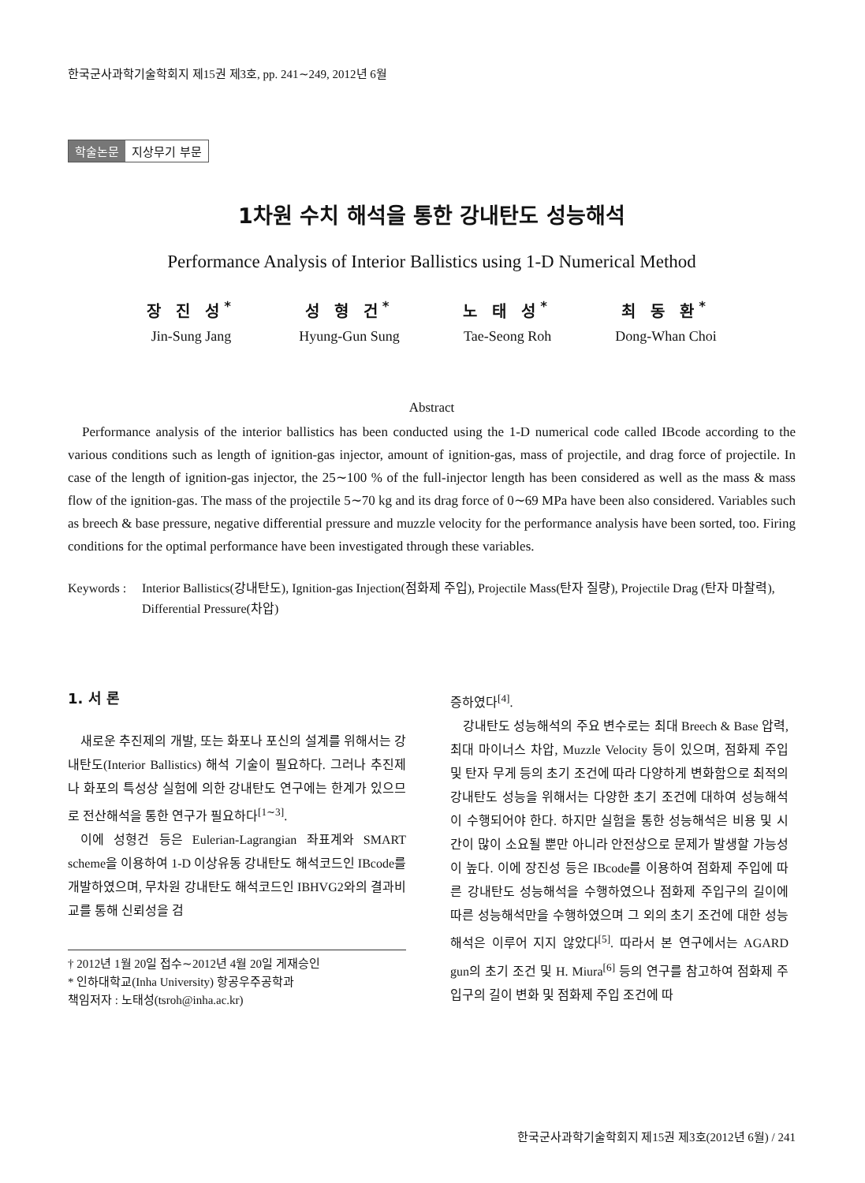한국군사과학기술학회지 제15권 제3호, pp. 241∼249, 2012년 6월
학술논문 지상무기 부문
1차원 수치 해석을 통한 강내탄도 성능해석
Performance Analysis of Interior Ballistics using 1-D Numerical Method
장 진 성<sup>*</sup>
Jin-Sung Jang
성 형 건<sup>*</sup>
Hyung-Gun Sung
노 태 성<sup>*</sup>
Tae-Seong Roh
최 동 환<sup>*</sup>
Dong-Whan Choi
Abstract
Performance analysis of the interior ballistics has been conducted using the 1-D numerical code called IBcode according to the various conditions such as length of ignition-gas injector, amount of ignition-gas, mass of projectile, and drag force of projectile. In case of the length of ignition-gas injector, the 25∼100 % of the full-injector length has been considered as well as the mass & mass flow of the ignition-gas. The mass of the projectile 5∼70 kg and its drag force of 0∼69 MPa have been also considered. Variables such as breech & base pressure, negative differential pressure and muzzle velocity for the performance analysis have been sorted, too. Firing conditions for the optimal performance have been investigated through these variables.
Keywords :
Interior Ballistics(강내탄도), Ignition-gas Injection(점화제 주입), Projectile Mass(탄자 질량), Projectile Drag (탄자 마찰력), Differential Pressure(차압)
1. 서 론
새로운 추진제의 개발, 또는 화포나 포신의 설계를 위해서는 강내탄도(Interior Ballistics) 해석 기술이 필요하다. 그러나 추진제나 화포의 특성상 실험에 의한 강내탄도 연구에는 한계가 있으므로 전산해석을 통한 연구가 필요하다<sup>[1∼3]</sup>.
이에 성형건 등은 Eulerian-Lagrangian 좌표계와 SMART scheme을 이용하여 1-D 이상유동 강내탄도 해석코드인 IBcode를 개발하였으며, 무차원 강내탄도 해석코드인 IBHVG2와의 결과비교를 통해 신뢰성을 검
† 2012년 1월 20일 접수∼2012년 4월 20일 게재승인
* 인하대학교(Inha University) 항공우주공학과
책임저자 : 노태성(tsroh@inha.ac.kr)
증하였다<sup>[4]</sup>.
강내탄도 성능해석의 주요 변수로는 최대 Breech & Base 압력, 최대 마이너스 차압, Muzzle Velocity 등이 있으며, 점화제 주입 및 탄자 무게 등의 초기 조건에 따라 다양하게 변화함으로 최적의 강내탄도 성능을 위해서는 다양한 초기 조건에 대하여 성능해석이 수행되어야 한다. 하지만 실험을 통한 성능해석은 비용 및 시간이 많이 소요될 뿐만 아니라 안전상으로 문제가 발생할 가능성이 높다. 이에 장진성 등은 IBcode를 이용하여 점화제 주입에 따른 강내탄도 성능해석을 수행하였으나 점화제 주입구의 길이에 따른 성능해석만을 수행하였으며 그 외의 초기 조건에 대한 성능해석은 이루어 지지 않았다<sup>[5]</sup>. 따라서 본 연구에서는 AGARD gun의 초기 조건 및 H. Miura<sup>[6]</sup> 등의 연구를 참고하여 점화제 주입구의 길이 변화 및 점화제 주입 조건에 따
한국군사과학기술학회지 제15권 제3호(2012년 6월) / 241